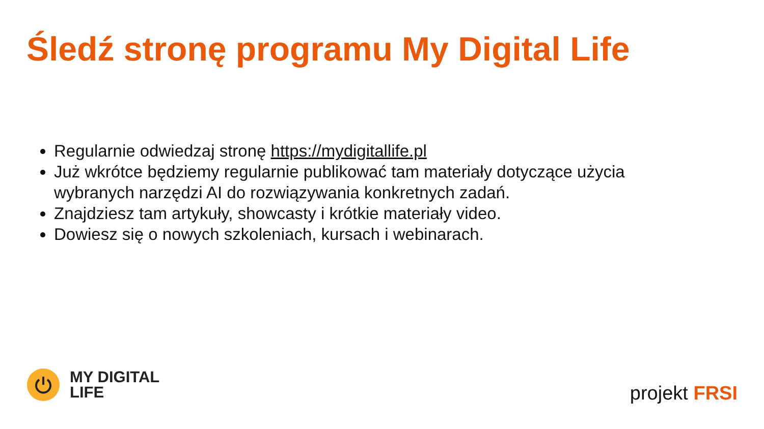Śledź stronę programu My Digital Life
Regularnie odwiedzaj stronę https://mydigitallife.pl
Już wkrótce będziemy regularnie publikować tam materiały dotyczące użycia wybranych narzędzi AI do rozwiązywania konkretnych zadań.
Znajdziesz tam artykuły, showcasty i krótkie materiały video.
Dowiesz się o nowych szkoleniach, kursach i webinarach.
MY DIGITAL
LIFE
projekt FRSI